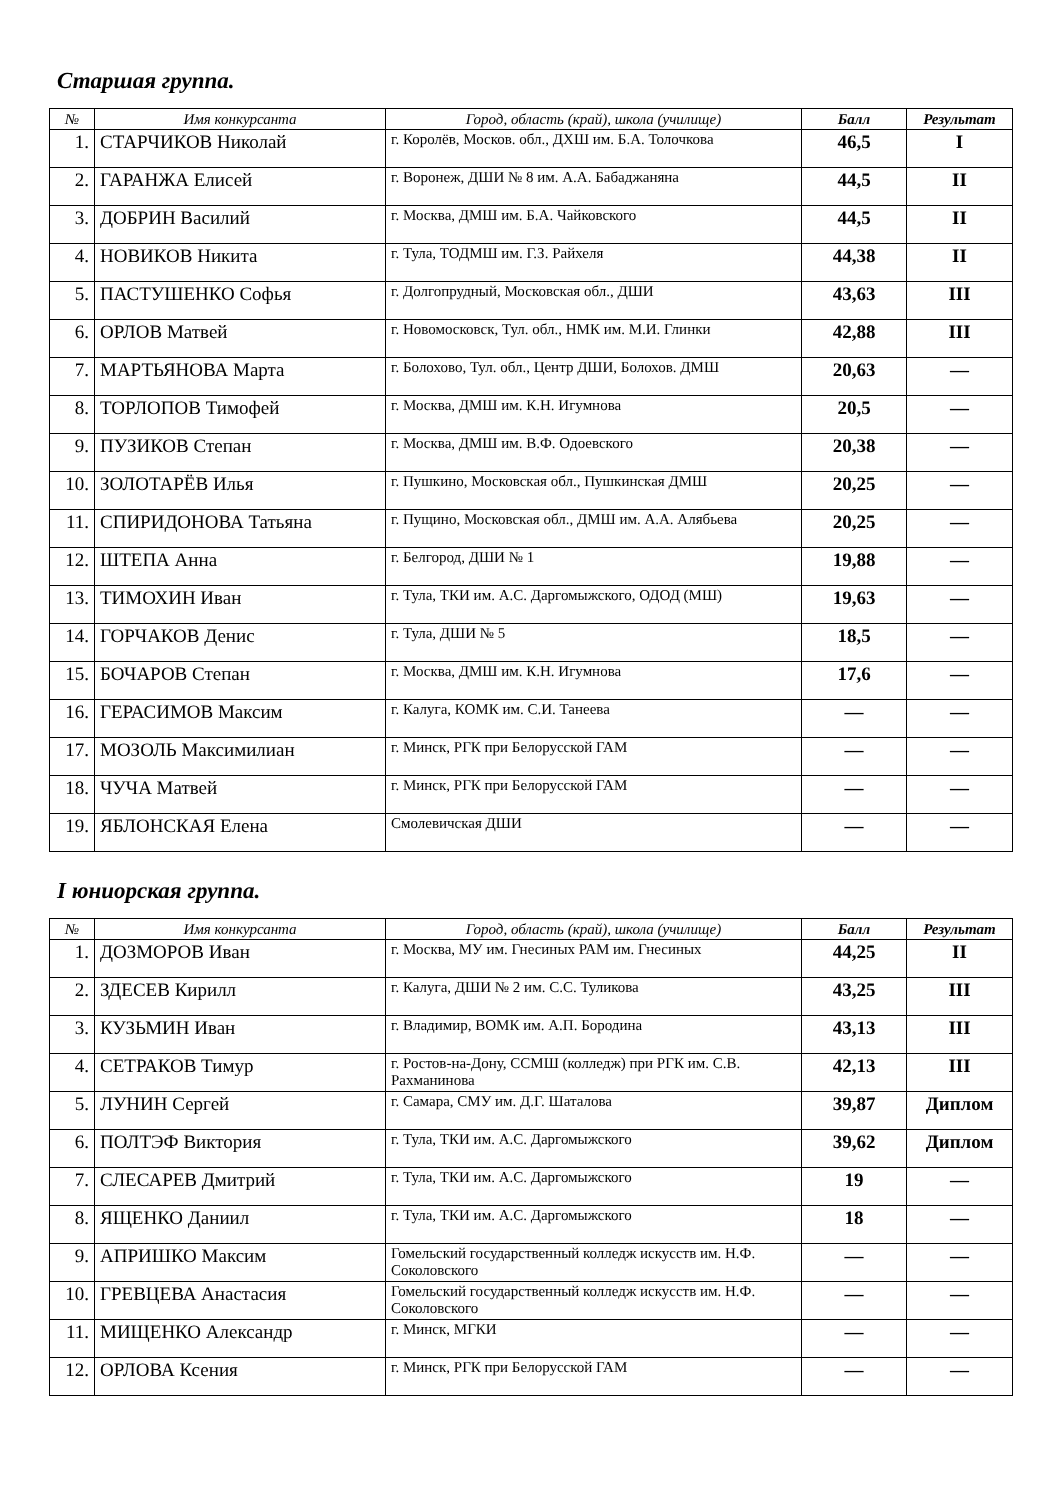Старшая группа.
| № | Имя конкурсанта | Город, область (край), школа (училище) | Балл | Результат |
| --- | --- | --- | --- | --- |
| 1. | СТАРЧИКОВ Николай | г. Королёв, Москов. обл., ДХШ им. Б.А. Толочкова | 46,5 | I |
| 2. | ГАРАНЖА Елисей | г. Воронеж, ДШИ № 8 им. А.А. Бабаджаняна | 44,5 | II |
| 3. | ДОБРИН Василий | г. Москва, ДМШ им. Б.А. Чайковского | 44,5 | II |
| 4. | НОВИКОВ Никита | г. Тула, ТОДМШ им. Г.З. Райхеля | 44,38 | II |
| 5. | ПАСТУШЕНКО Софья | г. Долгопрудный, Московская обл., ДШИ | 43,63 | III |
| 6. | ОРЛОВ Матвей | г. Новомосковск, Тул. обл., НМК им. М.И. Глинки | 42,88 | III |
| 7. | МАРТЬЯНОВА Марта | г. Болохово, Тул. обл., Центр ДШИ, Болохов. ДМШ | 20,63 | — |
| 8. | ТОРЛОПОВ Тимофей | г. Москва, ДМШ им. К.Н. Игумнова | 20,5 | — |
| 9. | ПУЗИКОВ Степан | г. Москва, ДМШ им. В.Ф. Одоевского | 20,38 | — |
| 10. | ЗОЛОТАРЁВ Илья | г. Пушкино, Московская обл., Пушкинская ДМШ | 20,25 | — |
| 11. | СПИРИДОНОВА Татьяна | г. Пущино, Московская обл., ДМШ им. А.А. Алябьева | 20,25 | — |
| 12. | ШТЕПА Анна | г. Белгород, ДШИ № 1 | 19,88 | — |
| 13. | ТИМОХИН Иван | г. Тула, ТКИ им. А.С. Даргомыжского, ОДОД (МШ) | 19,63 | — |
| 14. | ГОРЧАКОВ Денис | г. Тула, ДШИ № 5 | 18,5 | — |
| 15. | БОЧАРОВ Степан | г. Москва, ДМШ им. К.Н. Игумнова | 17,6 | — |
| 16. | ГЕРАСИМОВ Максим | г. Калуга, КОМК им. С.И. Танеева | — | — |
| 17. | МОЗОЛЬ Максимилиан | г. Минск, РГК при Белорусской ГАМ | — | — |
| 18. | ЧУЧА Матвей | г. Минск, РГК при Белорусской ГАМ | — | — |
| 19. | ЯБЛОНСКАЯ Елена | Смолевичская ДШИ | — | — |
I юниорская группа.
| № | Имя конкурсанта | Город, область (край), школа (училище) | Балл | Результат |
| --- | --- | --- | --- | --- |
| 1. | ДОЗМОРОВ Иван | г. Москва, МУ им. Гнесиных РАМ им. Гнесиных | 44,25 | II |
| 2. | ЗДЕСЕВ Кирилл | г. Калуга, ДШИ № 2 им. С.С. Туликова | 43,25 | III |
| 3. | КУЗЬМИН Иван | г. Владимир, ВОМК им. А.П. Бородина | 43,13 | III |
| 4. | СЕТРАКОВ Тимур | г. Ростов-на-Дону, ССМШ (колледж) при РГК им. С.В. Рахманинова | 42,13 | III |
| 5. | ЛУНИН Сергей | г. Самара, СМУ им. Д.Г. Шаталова | 39,87 | Диплом |
| 6. | ПОЛТЭФ Виктория | г. Тула, ТКИ им. А.С. Даргомыжского | 39,62 | Диплом |
| 7. | СЛЕСАРЕВ Дмитрий | г. Тула, ТКИ им. А.С. Даргомыжского | 19 | — |
| 8. | ЯЩЕНКО Даниил | г. Тула, ТКИ им. А.С. Даргомыжского | 18 | — |
| 9. | АПРИШКО Максим | Гомельский государственный колледж искусств им. Н.Ф. Соколовского | — | — |
| 10. | ГРЕВЦЕВА Анастасия | Гомельский государственный колледж искусств им. Н.Ф. Соколовского | — | — |
| 11. | МИЩЕНКО Александр | г. Минск, МГКИ | — | — |
| 12. | ОРЛОВА Ксения | г. Минск, РГК при Белорусской ГАМ | — | — |